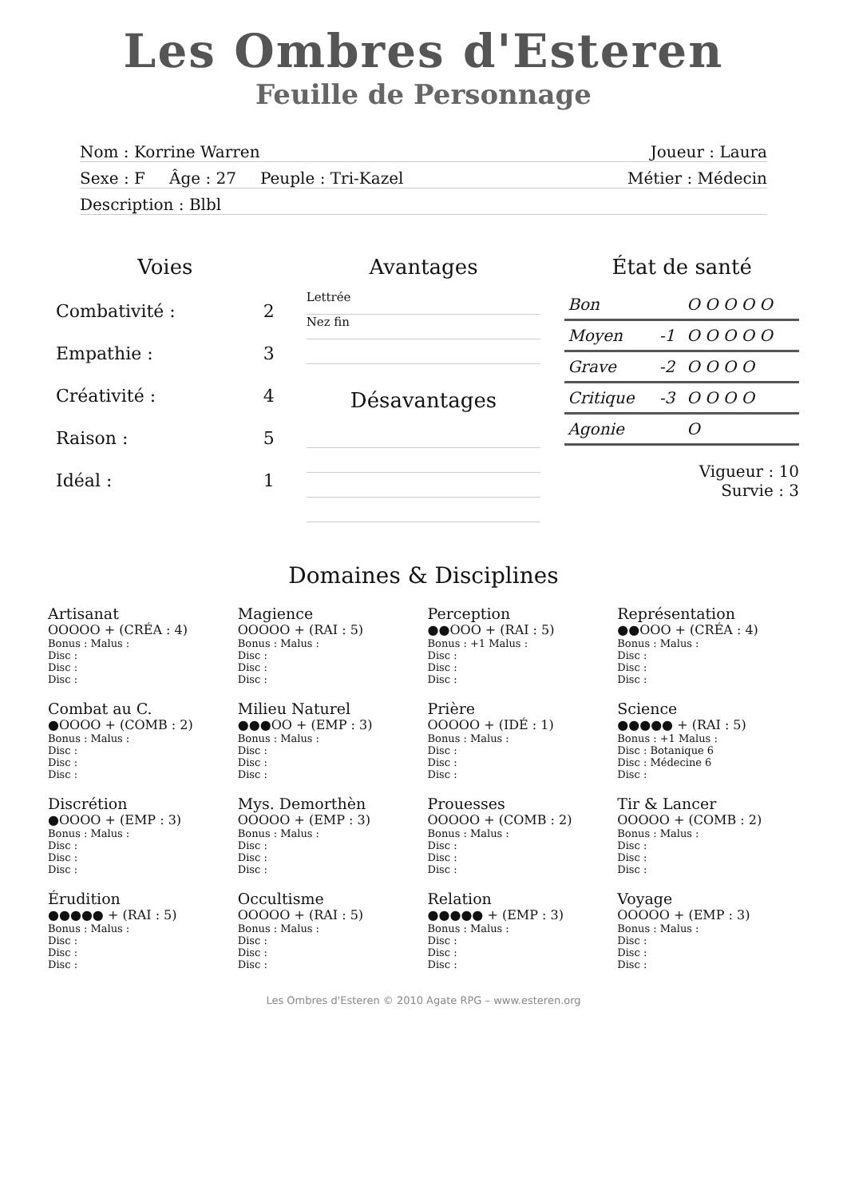Les Ombres d'Esteren
Feuille de Personnage
Nom : Korrine Warren Joueur : Laura
Sexe : F Âge : 27 Peuple : Tri-Kazel Métier : Médecin
Description : Blbl
Voies
Combativité : 2
Empathie : 3
Créativité : 4
Raison : 5
Idéal : 1
Avantages
Lettrée
Nez fin
Désavantages
État de santé
| Bon | | O O O O O |
| Moyen | -1 | O O O O O |
| Grave | -2 | O O O O |
| Critique | -3 | O O O O |
| Agonie | | O |
Vigueur : 10
Survie : 3
Domaines & Disciplines
Artisanat
OOOOO + (CRÉA : 4)
Bonus : Malus :
Disc :
Disc :
Disc :
Magience
OOOOO + (RAI : 5)
Bonus : Malus :
Disc :
Disc :
Disc :
Perception
●●OOO + (RAI : 5)
Bonus : +1 Malus :
Disc :
Disc :
Disc :
Représentation
●●OOO + (CRÉA : 4)
Bonus : Malus :
Disc :
Disc :
Disc :
Combat au C.
●OOOO + (COMB : 2)
Bonus : Malus :
Disc :
Disc :
Disc :
Milieu Naturel
●●●OO + (EMP : 3)
Bonus : Malus :
Disc :
Disc :
Disc :
Prière
OOOOO + (IDÉ : 1)
Bonus : Malus :
Disc :
Disc :
Disc :
Science
●●●●● + (RAI : 5)
Bonus : +1 Malus :
Disc : Botanique 6
Disc : Médecine 6
Disc :
Discrétion
●OOOO + (EMP : 3)
Bonus : Malus :
Disc :
Disc :
Disc :
Mys. Demorthèn
OOOOO + (EMP : 3)
Bonus : Malus :
Disc :
Disc :
Disc :
Prouesses
OOOOO + (COMB : 2)
Bonus : Malus :
Disc :
Disc :
Disc :
Tir & Lancer
OOOOO + (COMB : 2)
Bonus : Malus :
Disc :
Disc :
Disc :
Érudition
●●●●● + (RAI : 5)
Bonus : Malus :
Disc :
Disc :
Disc :
Occultisme
OOOOO + (RAI : 5)
Bonus : Malus :
Disc :
Disc :
Disc :
Relation
●●●●● + (EMP : 3)
Bonus : Malus :
Disc :
Disc :
Disc :
Voyage
OOOOO + (EMP : 3)
Bonus : Malus :
Disc :
Disc :
Disc :
Les Ombres d'Esteren © 2010 Agate RPG – www.esteren.org